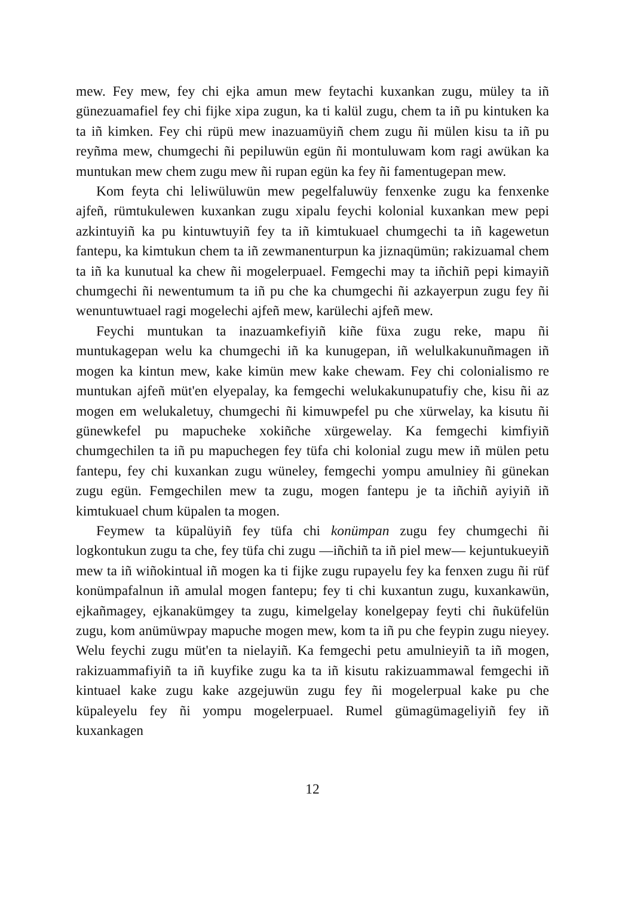mew. Fey mew, fey chi ejka amun mew feytachi kuxankan zugu, müley ta iñ günezuamafiel fey chi fijke xipa zugun, ka ti kalül zugu, chem ta iñ pu kintuken ka ta iñ kimken. Fey chi rüpü mew inazuamüyiñ chem zugu ñi mülen kisu ta iñ pu reyñma mew, chumgechi ñi pepiluwün egün ñi montuluwam kom ragi awükan ka muntukan mew chem zugu mew ñi rupan egün ka fey ñi famentugepan mew.
Kom feyta chi leliwüluwün mew pegelfaluwüy fenxenke zugu ka fenxenke ajfeñ, rümtukulewen kuxankan zugu xipalu feychi kolonial kuxankan mew pepi azkintuyiñ ka pu kintuwtuyiñ fey ta iñ kimtukuael chumgechi ta iñ kagewetun fantepu, ka kimtukun chem ta iñ zewmanenturpun ka jiznaqümün; rakizuamal chem ta iñ ka kunutual ka chew ñi mogelerpuael. Femgechi may ta iñchiñ pepi kimayiñ chumgechi ñi newentumum ta iñ pu che ka chumgechi ñi azkayerpun zugu fey ñi wenuntuwtuael ragi mogelechi ajfeñ mew, karülechi ajfeñ mew.
Feychi muntukan ta inazuamkefiyiñ kiñe füxa zugu reke, mapu ñi muntukagepan welu ka chumgechi iñ ka kunugepan, iñ welulkakunuñmagen iñ mogen ka kintun mew, kake kimün mew kake chewam. Fey chi colonialismo re muntukan ajfeñ müt'en elyepalay, ka femgechi welukakunupatufiy che, kisu ñi az mogen em welukaletuy, chumgechi ñi kimuwpefel pu che xürwelay, ka kisutu ñi günewkefel pu mapucheke xokiñche xürgewelay. Ka femgechi kimfiyiñ chumgechilen ta iñ pu mapuchegen fey tüfa chi kolonial zugu mew iñ mülen petu fantepu, fey chi kuxankan zugu wüneley, femgechi yompu amulniey ñi günekan zugu egün. Femgechilen mew ta zugu, mogen fantepu je ta iñchiñ ayiyiñ iñ kimtukuael chum küpalen ta mogen.
Feymew ta küpalüyiñ fey tüfa chi konümpan zugu fey chumgechi ñi logkontukun zugu ta che, fey tüfa chi zugu —iñchiñ ta iñ piel mew— kejuntukueyiñ mew ta iñ wiñokintual iñ mogen ka ti fijke zugu rupayelu fey ka fenxen zugu ñi rüf konümpafalnun iñ amulal mogen fantepu; fey ti chi kuxantun zugu, kuxankawün, ejkañmagey, ejkanakümgey ta zugu, kimelgelay konelgepay feyti chi ñuküfelün zugu, kom anümüwpay mapuche mogen mew, kom ta iñ pu che feypin zugu nieyey. Welu feychi zugu müt'en ta nielayiñ. Ka femgechi petu amulnieyiñ ta iñ mogen, rakizuammafiyiñ ta iñ kuyfike zugu ka ta iñ kisutu rakizuammawal femgechi iñ kintuael kake zugu kake azgejuwün zugu fey ñi mogelerpual kake pu che küpaleyelu fey ñi yompu mogelerpuael. Rumel gümagümageliyiñ fey iñ kuxankagen
12